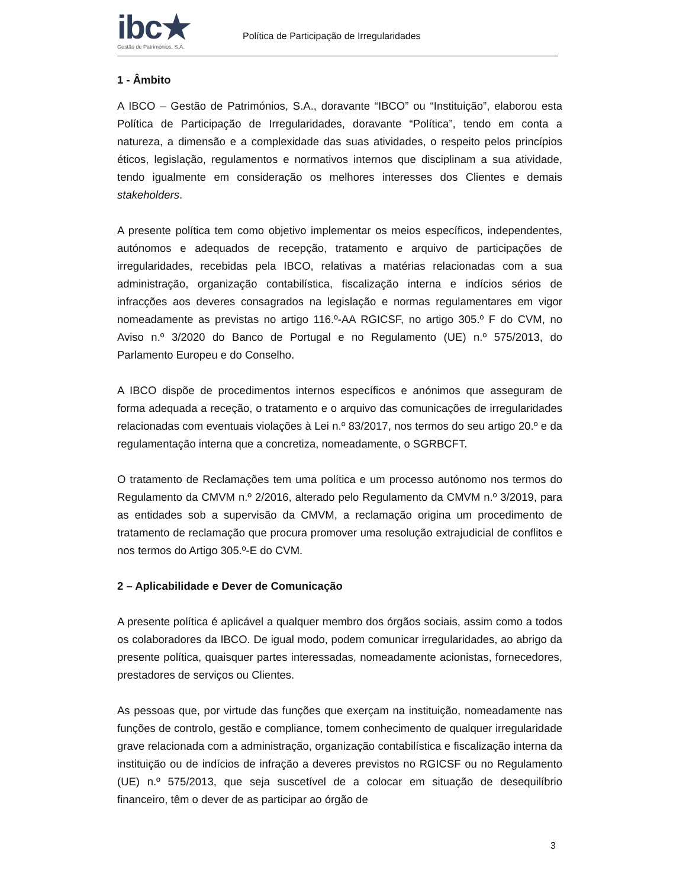ibc★
Gestão de Patrimónios, S.A.
Política de Participação de Irregularidades
1 - Âmbito
A IBCO – Gestão de Patrimónios, S.A., doravante “IBCO” ou “Instituição”, elaborou esta Política de Participação de Irregularidades, doravante “Política”, tendo em conta a natureza, a dimensão e a complexidade das suas atividades, o respeito pelos princípios éticos, legislação, regulamentos e normativos internos que disciplinam a sua atividade, tendo igualmente em consideração os melhores interesses dos Clientes e demais stakeholders.
A presente política tem como objetivo implementar os meios específicos, independentes, autónomos e adequados de recepção, tratamento e arquivo de participações de irregularidades, recebidas pela IBCO, relativas a matérias relacionadas com a sua administração, organização contabilística, fiscalização interna e indícios sérios de infracções aos deveres consagrados na legislação e normas regulamentares em vigor nomeadamente as previstas no artigo 116.º-AA RGICSF, no artigo 305.º F do CVM, no Aviso n.º 3/2020 do Banco de Portugal e no Regulamento (UE) n.º 575/2013, do Parlamento Europeu e do Conselho.
A IBCO dispõe de procedimentos internos específicos e anónimos que asseguram de forma adequada a receção, o tratamento e o arquivo das comunicações de irregularidades relacionadas com eventuais violações à Lei n.º 83/2017, nos termos do seu artigo 20.º e da regulamentação interna que a concretiza, nomeadamente, o SGRBCFT.
O tratamento de Reclamações tem uma política e um processo autónomo nos termos do Regulamento da CMVM n.º 2/2016, alterado pelo Regulamento da CMVM n.º 3/2019, para as entidades sob a supervisão da CMVM, a reclamação origina um procedimento de tratamento de reclamação que procura promover uma resolução extrajudicial de conflitos e nos termos do Artigo 305.º-E do CVM.
2 – Aplicabilidade e Dever de Comunicação
A presente política é aplicável a qualquer membro dos órgãos sociais, assim como a todos os colaboradores da IBCO. De igual modo, podem comunicar irregularidades, ao abrigo da presente política, quaisquer partes interessadas, nomeadamente acionistas, fornecedores, prestadores de serviços ou Clientes.
As pessoas que, por virtude das funções que exerçam na instituição, nomeadamente nas funções de controlo, gestão e compliance, tomem conhecimento de qualquer irregularidade grave relacionada com a administração, organização contabilística e fiscalização interna da instituição ou de indícios de infração a deveres previstos no RGICSF ou no Regulamento (UE) n.º 575/2013, que seja suscetível de a colocar em situação de desequilíbrio financeiro, têm o dever de as participar ao órgão de
3